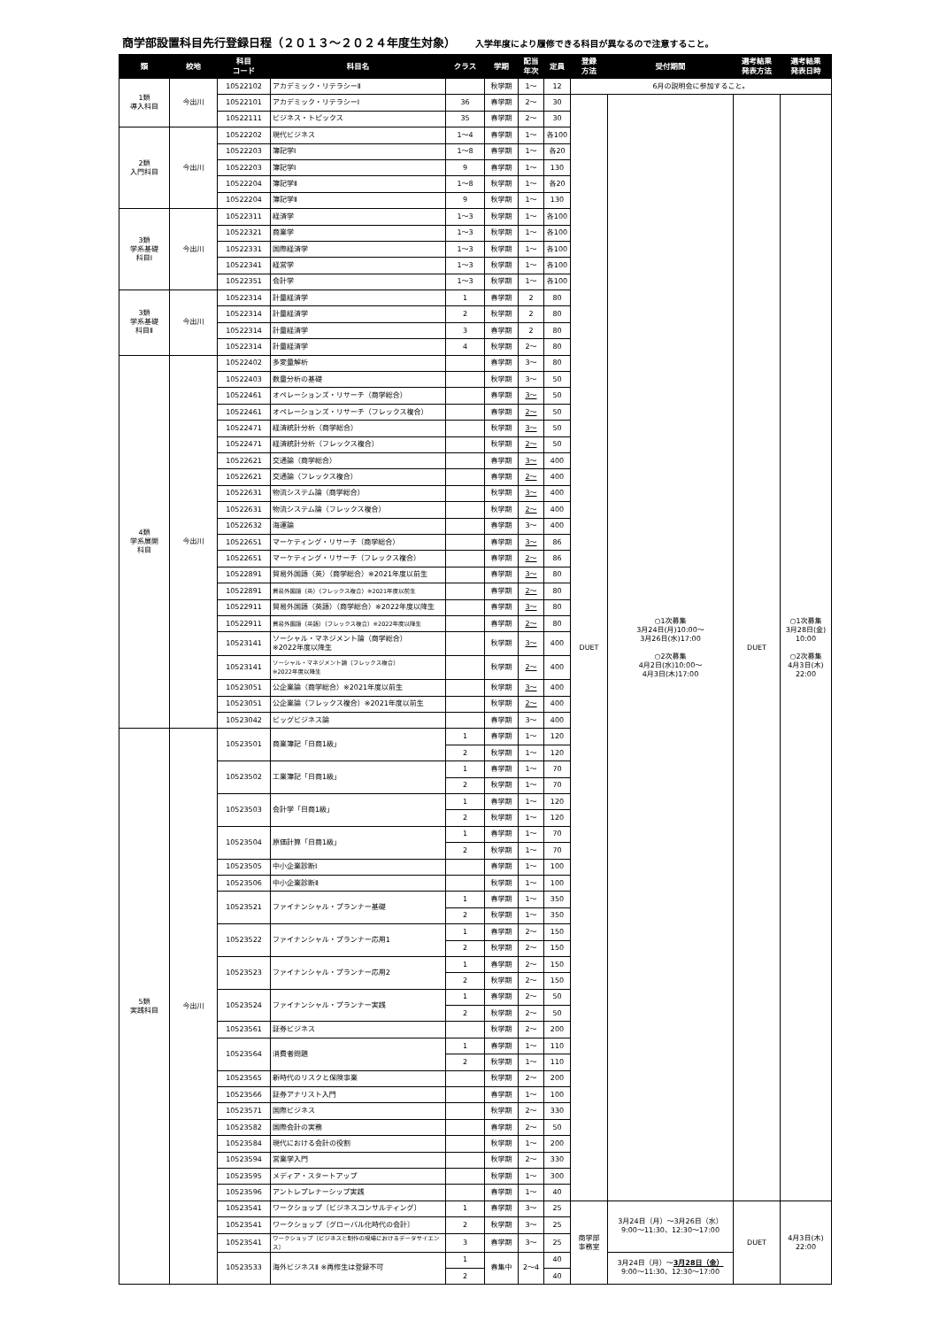商学部設置科目先行登録日程（２０１３～２０２４年度生対象） 入学年度により履修できる科目が異なるので注意すること。
| 類 | 校地 | 科目 コード | 科目名 | クラス | 学期 | 配当 年次 | 定員 | 登録 方法 | 受付期間 | 選考結果 発表方法 | 選考結果 発表日時 |
| --- | --- | --- | --- | --- | --- | --- | --- | --- | --- | --- | --- |
| 1類 導入科目 | 今出川 | 10522102 | アカデミック・リテラシーⅡ | | 秋学期 | 1～ | 12 | 6月の説明会に参加すること。 | | | |
| | | 10522101 | アカデミック・リテラシーⅠ | 36 | 春学期 | 2～ | 30 | DUET | ○1次募集 3月24日(月)10:00～ 3月26日(水)17:00 ○2次募集 4月2日(水)10:00～ 4月3日(木)17:00 | DUET | ○1次募集 3月28日(金) 10:00 ○2次募集 4月3日(木) 22:00 |
| | | 10522111 | ビジネス・トピックス | 35 | 春学期 | 2～ | 30 | | | | |
| 2類 入門科目 | 今出川 | 10522202 | 現代ビジネス | 1～4 | 春学期 | 1～ | 各100 | | | | |
| | | 10522203 | 簿記学Ⅰ | 1～8 | 春学期 | 1～ | 各20 | | | | |
| | | 10522203 | 簿記学Ⅰ | 9 | 春学期 | 1～ | 130 | | | | |
| | | 10522204 | 簿記学Ⅱ | 1～8 | 秋学期 | 1～ | 各20 | | | | |
| | | 10522204 | 簿記学Ⅱ | 9 | 秋学期 | 1～ | 130 | | | | |
| 3類 学系基礎 科目Ⅰ | 今出川 | 10522311 | 経済学 | 1～3 | 秋学期 | 1～ | 各100 | | | | |
| | | 10522321 | 商業学 | 1～3 | 秋学期 | 1～ | 各100 | | | | |
| | | 10522331 | 国際経済学 | 1～3 | 秋学期 | 1～ | 各100 | | | | |
| | | 10522341 | 経営学 | 1～3 | 秋学期 | 1～ | 各100 | | | | |
| | | 10522351 | 会計学 | 1～3 | 秋学期 | 1～ | 各100 | | | | |
| 3類 学系基礎 科目Ⅱ | 今出川 | 10522314 | 計量経済学 | 1 | 春学期 | 2 | 80 | | | | |
| | | 10522314 | 計量経済学 | 2 | 秋学期 | 2 | 80 | | | | |
| | | 10522314 | 計量経済学 | 3 | 春学期 | 2 | 80 | | | | |
| | | 10522314 | 計量経済学 | 4 | 秋学期 | 2～ | 80 | | | | |
| 4類 学系展開 科目 | 今出川 | 10522402 | 多変量解析 | | 春学期 | 3～ | 80 | | | | |
| | | 10522403 | 数量分析の基礎 | | 秋学期 | 3～ | 50 | | | | |
| | | 10522461 | オペレーションズ・リサーチ（商学総合） | | 春学期 | 3～ | 50 | | | | |
| | | 10522461 | オペレーションズ・リサーチ（フレックス複合） | | 春学期 | 2～ | 50 | | | | |
| | | 10522471 | 経済統計分析（商学総合） | | 秋学期 | 3～ | 50 | | | | |
| | | 10522471 | 経済統計分析（フレックス複合） | | 秋学期 | 2～ | 50 | | | | |
| | | 10522621 | 交通論（商学総合） | | 春学期 | 3～ | 400 | | | | |
| | | 10522621 | 交通論（フレックス複合） | | 春学期 | 2～ | 400 | | | | |
| | | 10522631 | 物流システム論（商学総合） | | 秋学期 | 3～ | 400 | | | | |
| | | 10522631 | 物流システム論（フレックス複合） | | 秋学期 | 2～ | 400 | | | | |
| | | 10522632 | 海運論 | | 春学期 | 3～ | 400 | | | | |
| | | 10522651 | マーケティング・リサーチ（商学総合） | | 春学期 | 3～ | 86 | | | | |
| | | 10522651 | マーケティング・リサーチ（フレックス複合） | | 春学期 | 2～ | 86 | | | | |
| | | 10522891 | 貿易外国語（英）（商学総合）※2021年度以前生 | | 春学期 | 3～ | 80 | | | | |
| | | 10522891 | 貿易外国語（英）（フレックス複合）※2021年度以前生 | | 春学期 | 2～ | 80 | | | | |
| | | 10522911 | 貿易外国語（英語）（商学総合）※2022年度以降生 | | 春学期 | 3～ | 80 | | | | |
| | | 10522911 | 貿易外国語（英語）（フレックス複合）※2022年度以降生 | | 春学期 | 2～ | 80 | | | | |
| | | 10523141 | ソーシャル・マネジメント論（商学総合） ※2022年度以降生 | | 秋学期 | 3～ | 400 | | | | |
| | | 10523141 | ソーシャル・マネジメント論（フレックス複合） ※2022年度以降生 | | 秋学期 | 2～ | 400 | | | | |
| | | 10523051 | 公企業論（商学総合）※2021年度以前生 | | 秋学期 | 3～ | 400 | | | | |
| | | 10523051 | 公企業論（フレックス複合）※2021年度以前生 | | 秋学期 | 2～ | 400 | | | | |
| | | 10523042 | ビッグビジネス論 | | 春学期 | 3～ | 400 | | | | |
| 5類 実践科目 | 今出川 | 10523501 | 商業簿記「日商1級」 | 1 | 春学期 | 1～ | 120 | | | | |
| | | | | 2 | 秋学期 | 1～ | 120 | | | | |
| | | 10523502 | 工業簿記「日商1級」 | 1 | 春学期 | 1～ | 70 | | | | |
| | | | | 2 | 秋学期 | 1～ | 70 | | | | |
| | | 10523503 | 会計学「日商1級」 | 1 | 春学期 | 1～ | 120 | | | | |
| | | | | 2 | 秋学期 | 1～ | 120 | | | | |
| | | 10523504 | 原価計算「日商1級」 | 1 | 春学期 | 1～ | 70 | | | | |
| | | | | 2 | 秋学期 | 1～ | 70 | | | | |
| | | 10523505 | 中小企業診断Ⅰ | | 春学期 | 1～ | 100 | | | | |
| | | 10523506 | 中小企業診断Ⅱ | | 秋学期 | 1～ | 100 | | | | |
| | | 10523521 | ファイナンシャル・プランナー基礎 | 1 | 春学期 | 1～ | 350 | | | | |
| | | | | 2 | 秋学期 | 1～ | 350 | | | | |
| | | 10523522 | ファイナンシャル・プランナー応用1 | 1 | 春学期 | 2～ | 150 | | | | |
| | | | | 2 | 秋学期 | 2～ | 150 | | | | |
| | | 10523523 | ファイナンシャル・プランナー応用2 | 1 | 春学期 | 2～ | 150 | | | | |
| | | | | 2 | 秋学期 | 2～ | 150 | | | | |
| | | 10523524 | ファイナンシャル・プランナー実践 | 1 | 春学期 | 2～ | 50 | | | | |
| | | | | 2 | 秋学期 | 2～ | 50 | | | | |
| | | 10523561 | 証券ビジネス | | 秋学期 | 2～ | 200 | | | | |
| | | 10523564 | 消費者問題 | 1 | 春学期 | 1～ | 110 | | | | |
| | | | | 2 | 秋学期 | 1～ | 110 | | | | |
| | | 10523565 | 新時代のリスクと保険事業 | | 秋学期 | 2～ | 200 | | | | |
| | | 10523566 | 証券アナリスト入門 | | 春学期 | 1～ | 100 | | | | |
| | | 10523571 | 国際ビジネス | | 秋学期 | 2～ | 330 | | | | |
| | | 10523582 | 国際会計の実務 | | 春学期 | 2～ | 50 | | | | |
| | | 10523584 | 現代における会計の役割 | | 秋学期 | 1～ | 200 | | | | |
| | | 10523594 | 営業学入門 | | 秋学期 | 2～ | 330 | | | | |
| | | 10523595 | メディア・スタートアップ | | 秋学期 | 1～ | 300 | | | | |
| | | 10523596 | アントレプレナーシップ実践 | | 春学期 | 1～ | 40 | | | | |
| | | 10523541 | ワークショップ〔ビジネスコンサルティング〕 | 1 | 春学期 | 3～ | 25 | 商学部 事務室 | 3月24日（月）～3月26日（水） 9:00～11:30、12:30～17:00 | DUET | 4月3日(木) 22:00 |
| | | 10523541 | ワークショップ〔グローバル化時代の会計〕 | 2 | 秋学期 | 3～ | 25 | | | | |
| | | 10523541 | ワークショップ〔ビジネスと制作の現場におけるデータサイエンス〕 | 3 | 春学期 | 3～ | 25 | | | | |
| | | 10523533 | 海外ビジネスⅡ ※再修生は登録不可 | 1 | 春集中 | 2～4 | 40 | | 3月24日（月）～ 3月28日（金） 9:00～11:30、12:30～17:00 | | |
| | | | | 2 | | | 40 | | | | |